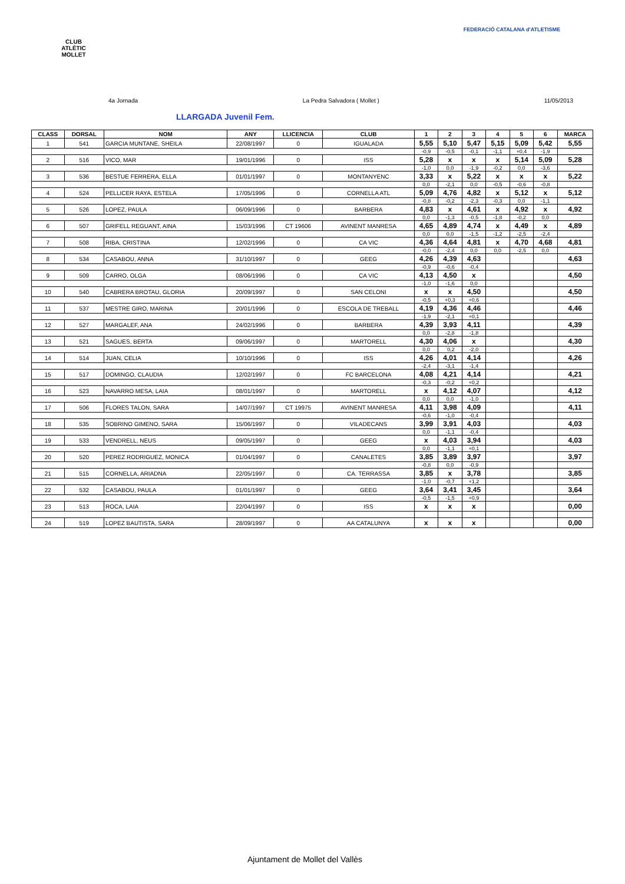CLUB ATLÈTIC MOLLET
FEDERACIÓ CATALANA d'ATLETISME
4a Jornada La Pedra Salvadora ( Mollet ) 11/05/2013
LLARGADA Juvenil Fem.
| CLASS | DORSAL | NOM | ANY | LLICENCIA | CLUB | 1 | 2 | 3 | 4 | 5 | 6 | MARCA |
| --- | --- | --- | --- | --- | --- | --- | --- | --- | --- | --- | --- | --- |
| 1 | 541 | GARCIA MUNTANE, SHEILA | 22/08/1997 | 0 | IGUALADA | 5,55 | 5,10 | 5,47 | 5,15 | 5,09 | 5,42 | 5,55 |
| | | | | | | -0,9 | -0,5 | -0,1 | -1,1 | +0,4 | -1,9 | |
| 2 | 516 | VICO, MAR | 19/01/1996 | 0 | ISS | 5,28 | x | x | x | 5,14 | 5,09 | 5,28 |
| | | | | | | -1,0 | 0,0 | -1,9 | -0,2 | 0,0 | -3,6 | |
| 3 | 536 | BESTUE FERRERA, ELLA | 01/01/1997 | 0 | MONTANYENC | 3,33 | x | 5,22 | x | x | x | 5,22 |
| | | | | | | 0,0 | -2,1 | 0,0 | -0,5 | -0,6 | -0,8 | |
| 4 | 524 | PELLICER RAYA, ESTELA | 17/05/1996 | 0 | CORNELLA ATL | 5,09 | 4,76 | 4,82 | x | 5,12 | x | 5,12 |
| | | | | | | -0,8 | -0,2 | -2,3 | -0,3 | 0,0 | -1,1 | |
| 5 | 526 | LOPEZ, PAULA | 06/09/1996 | 0 | BARBERA | 4,83 | x | 4,61 | x | 4,92 | x | 4,92 |
| | | | | | | 0,0 | -1,3 | -0,5 | -1,8 | -0,2 | 0,0 | |
| 6 | 507 | GRIFELL REGUANT, AINA | 15/03/1996 | CT 19606 | AVINENT MANRESA | 4,65 | 4,89 | 4,74 | x | 4,49 | x | 4,89 |
| | | | | | | 0,0 | 0,0 | -1,5 | -1,2 | -2,5 | -2,4 | |
| 7 | 508 | RIBA, CRISTINA | 12/02/1996 | 0 | CA VIC | 4,36 | 4,64 | 4,81 | x | 4,70 | 4,68 | 4,81 |
| | | | | | | -0,0 | -2,4 | 0,0 | 0,0 | -2,5 | 0,0 | |
| 8 | 534 | CASABOU, ANNA | 31/10/1997 | 0 | GEEG | 4,26 | 4,39 | 4,63 | | | | 4,63 |
| | | | | | | -0,9 | -0,6 | -0,4 | | | | |
| 9 | 509 | CARRO, OLGA | 08/06/1996 | 0 | CA VIC | 4,13 | 4,50 | x | | | | 4,50 |
| | | | | | | -1,0 | -1,6 | 0,0 | | | | |
| 10 | 540 | CABRERA BROTAU, GLORIA | 20/09/1997 | 0 | SAN CELONI | x | x | 4,50 | | | | 4,50 |
| | | | | | | -0,5 | +0,3 | +0,6 | | | | |
| 11 | 537 | MESTRE GIRO, MARINA | 20/01/1996 | 0 | ESCOLA DE TREBALL | 4,19 | 4,36 | 4,46 | | | | 4,46 |
| | | | | | | -1,9 | -2,1 | +0,1 | | | | |
| 12 | 527 | MARGALEF, ANA | 24/02/1996 | 0 | BARBERA | 4,39 | 3,93 | 4,11 | | | | 4,39 |
| | | | | | | 0,0 | -2,8 | -1,8 | | | | |
| 13 | 521 | SAGUES, BERTA | 09/06/1997 | 0 | MARTORELL | 4,30 | 4,06 | x | | | | 4,30 |
| | | | | | | 0,0 | ´0,2 | -2,0 | | | | |
| 14 | 514 | JUAN, CELIA | 10/10/1996 | 0 | ISS | 4,26 | 4,01 | 4,14 | | | | 4,26 |
| | | | | | | -2,4 | -3,1 | -1,4 | | | | |
| 15 | 517 | DOMINGO, CLAUDIA | 12/02/1997 | 0 | FC BARCELONA | 4,08 | 4,21 | 4,14 | | | | 4,21 |
| | | | | | | -0,3 | -0,2 | +0,2 | | | | |
| 16 | 523 | NAVARRO MESA, LAIA | 08/01/1997 | 0 | MARTORELL | x | 4,12 | 4,07 | | | | 4,12 |
| | | | | | | 0,0 | 0,0 | -1,0 | | | | |
| 17 | 506 | FLORES TALON, SARA | 14/07/1997 | CT 19975 | AVINENT MANRESA | 4,11 | 3,98 | 4,09 | | | | 4,11 |
| | | | | | | -0,6 | -1,0 | -0,4 | | | | |
| 18 | 535 | SOBRINO GIMENO, SARA | 15/06/1997 | 0 | VILADECANS | 3,99 | 3,91 | 4,03 | | | | 4,03 |
| | | | | | | 0,0 | -1,1 | -0,4 | | | | |
| 19 | 533 | VENDRELL, NEUS | 09/05/1997 | 0 | GEEG | x | 4,03 | 3,94 | | | | 4,03 |
| | | | | | | 0,0 | -1,1 | +0,1 | | | | |
| 20 | 520 | PEREZ RODRIGUEZ, MONICA | 01/04/1997 | 0 | CANALETES | 3,85 | 3,89 | 3,97 | | | | 3,97 |
| | | | | | | -0,8 | 0,0 | -0,9 | | | | |
| 21 | 515 | CORNELLA, ARIADNA | 22/05/1997 | 0 | CA. TERRASSA | 3,85 | x | 3,78 | | | | 3,85 |
| | | | | | | -1,0 | -0,7 | +1,2 | | | | |
| 22 | 532 | CASABOU, PAULA | 01/01/1997 | 0 | GEEG | 3,64 | 3,41 | 3,45 | | | | 3,64 |
| | | | | | | -0,5 | -1,5 | +0,9 | | | | |
| 23 | 513 | ROCA, LAIA | 22/04/1997 | 0 | ISS | x | x | x | | | | 0,00 |
| 24 | 519 | LOPEZ BAUTISTA, SARA | 28/09/1997 | 0 | AA CATALUNYA | x | x | x | | | | 0,00 |
Ajuntament de Mollet del Vallès